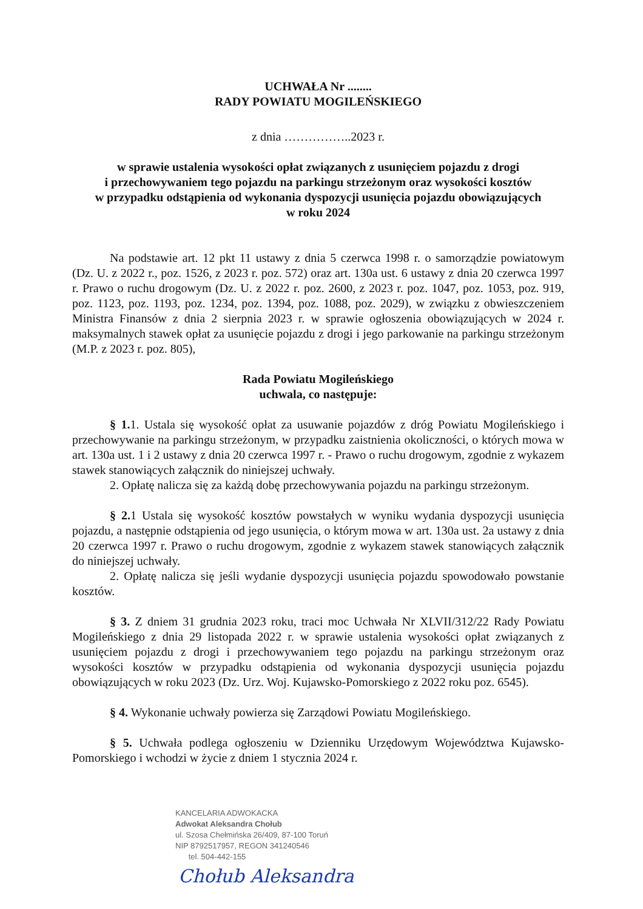UCHWAŁA Nr ........
RADY POWIATU MOGILEŃSKIEGO
z dnia ……………..2023 r.
w sprawie ustalenia wysokości opłat związanych z usunięciem pojazdu z drogi
i przechowywaniem tego pojazdu na parkingu strzeżonym oraz wysokości kosztów
w przypadku odstąpienia od wykonania dyspozycji usunięcia pojazdu obowiązujących
w roku 2024
Na podstawie art. 12 pkt 11 ustawy z dnia 5 czerwca 1998 r. o samorządzie powiatowym (Dz. U. z 2022 r., poz. 1526, z 2023 r. poz. 572) oraz art. 130a ust. 6 ustawy z dnia 20 czerwca 1997 r. Prawo o ruchu drogowym (Dz. U. z 2022 r. poz. 2600, z 2023 r. poz. 1047, poz. 1053, poz. 919, poz. 1123, poz. 1193, poz. 1234, poz. 1394, poz. 1088, poz. 2029), w związku z obwieszczeniem Ministra Finansów z dnia 2 sierpnia 2023 r. w sprawie ogłoszenia obowiązujących w 2024 r. maksymalnych stawek opłat za usunięcie pojazdu z drogi i jego parkowanie na parkingu strzeżonym (M.P. z 2023 r. poz. 805),
Rada Powiatu Mogileńskiego
uchwala, co następuje:
§ 1. 1. Ustala się wysokość opłat za usuwanie pojazdów z dróg Powiatu Mogileńskiego i przechowywanie na parkingu strzeżonym, w przypadku zaistnienia okoliczności, o których mowa w art. 130a ust. 1 i 2 ustawy z dnia 20 czerwca 1997 r. - Prawo o ruchu drogowym, zgodnie z wykazem stawek stanowiących załącznik do niniejszej uchwały.
2. Opłatę nalicza się za każdą dobę przechowywania pojazdu na parkingu strzeżonym.
§ 2. 1 Ustala się wysokość kosztów powstałych w wyniku wydania dyspozycji usunięcia pojazdu, a następnie odstąpienia od jego usunięcia, o którym mowa w art. 130a ust. 2a ustawy z dnia 20 czerwca 1997 r. Prawo o ruchu drogowym, zgodnie z wykazem stawek stanowiących załącznik do niniejszej uchwały.
2. Opłatę nalicza się jeśli wydanie dyspozycji usunięcia pojazdu spowodowało powstanie kosztów.
§ 3. Z dniem 31 grudnia 2023 roku, traci moc Uchwała Nr XLVII/312/22 Rady Powiatu Mogileńskiego z dnia 29 listopada 2022 r. w sprawie ustalenia wysokości opłat związanych z usunięciem pojazdu z drogi i przechowywaniem tego pojazdu na parkingu strzeżonym oraz wysokości kosztów w przypadku odstąpienia od wykonania dyspozycji usunięcia pojazdu obowiązujących w roku 2023 (Dz. Urz. Woj. Kujawsko-Pomorskiego z 2022 roku poz. 6545).
§ 4. Wykonanie uchwały powierza się Zarządowi Powiatu Mogileńskiego.
§ 5. Uchwała podlega ogłoszeniu w Dzienniku Urzędowym Województwa Kujawsko-Pomorskiego i wchodzi w życie z dniem 1 stycznia 2024 r.
KANCELARIA ADWOKACKA
Adwokat Aleksandra Chołub
ul. Szosa Chełmińska 26/409, 87-100 Toruń
NIP 8792517957, REGON 341240546
tel. 504-442-155
Chołub Aleksandra